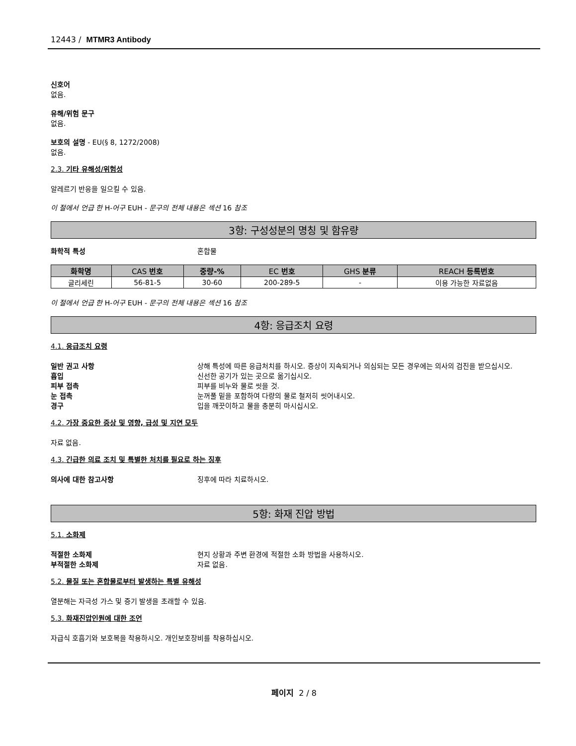12443 / MTMR3 Antibody
신호어
없음.
유해/위험 문구
없음.
보호의 설명 - EU(§ 8, 1272/2008)
없음.
2.3. 기타 유해성/위험성
알레르기 반응을 일으킬 수 있음.
이 절에서 언급 한 H-어구 EUH - 문구의 전체 내용은 섹션 16 참조
3항: 구성성분의 명칭 및 함유량
화학적 특성 혼합물
| 화학명 | CAS 번호 | 중량-% | EC 번호 | GHS 분류 | REACH 등록번호 |
| --- | --- | --- | --- | --- | --- |
| 글리세린 | 56-81-5 | 30-60 | 200-289-5 | - | 이용 가능한 자료없음 |
이 절에서 언급 한 H-어구 EUH - 문구의 전체 내용은 섹션 16 참조
4항: 응급조치 요령
4.1. 응급조치 요령
일반 권고 사항 상해 특성에 따른 응급처치를 하시오. 증상이 지속되거나 의심되는 모든 경우에는 의사의 검진을 받으십시오.
흡입 신선한 공기가 있는 곳으로 옮기십시오.
피부 접촉 피부를 비누와 물로 씻을 것.
눈 접촉 눈꺼풀 밑을 포함하여 다량의 물로 철저히 씻어내시오.
경구 입을 깨끗이하고 물을 충분히 마시십시오.
4.2. 가장 중요한 증상 및 영향, 급성 및 지연 모두
자료 없음.
4.3. 긴급한 의료 조치 및 특별한 처치를 필요로 하는 징후
의사에 대한 참고사항 징후에 따라 치료하시오.
5항: 화재 진압 방법
5.1. 소화제
적절한 소화제 현지 상황과 주변 환경에 적절한 소화 방법을 사용하시오.
부적절한 소화제 자료 없음.
5.2. 물질 또는 혼합물로부터 발생하는 특별 유해성
열분해는 자극성 가스 및 증기 발생을 초래할 수 있음.
5.3. 화재진압인원에 대한 조언
자급식 호흡기와 보호복을 착용하시오. 개인보호장비를 착용하십시오.
페이지 2 / 8